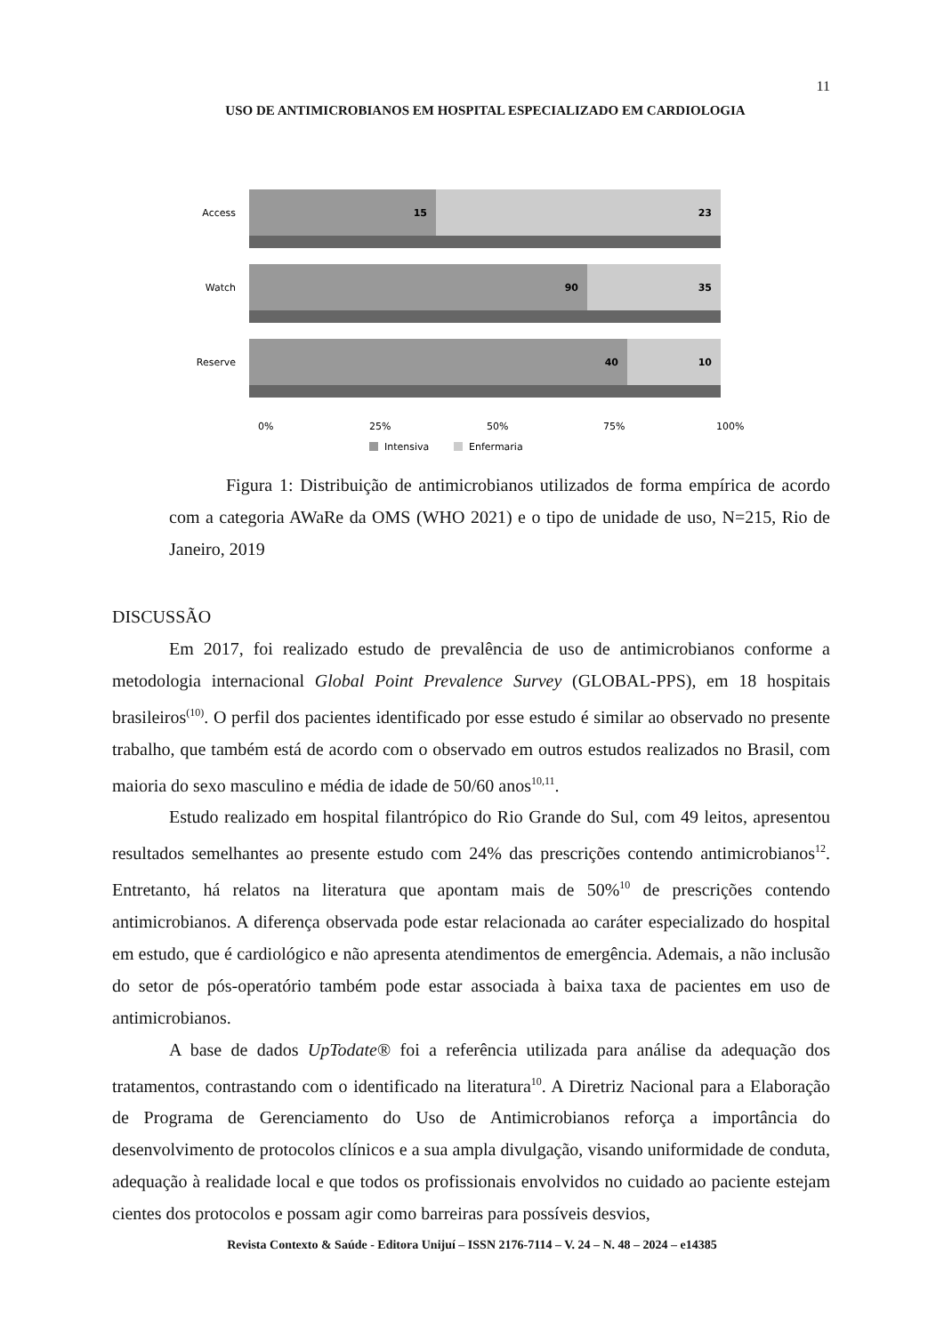11
USO DE ANTIMICROBIANOS EM HOSPITAL ESPECIALIZADO EM CARDIOLOGIA
Access
Watch
Reserve
15
23
90
35
40
10
0%
25%
50%
75%
100%
Intensiva
Enfermaria
Figura 1: Distribuição de antimicrobianos utilizados de forma empírica de acordo com a categoria AWaRe da OMS (WHO 2021) e o tipo de unidade de uso, N=215, Rio de Janeiro, 2019
DISCUSSÃO
Em 2017, foi realizado estudo de prevalência de uso de antimicrobianos conforme a metodologia internacional Global Point Prevalence Survey (GLOBAL-PPS), em 18 hospitais brasileiros<sup>(10)</sup>. O perfil dos pacientes identificado por esse estudo é similar ao observado no presente trabalho, que também está de acordo com o observado em outros estudos realizados no Brasil, com maioria do sexo masculino e média de idade de 50/60 anos<sup>10,11</sup>.
Estudo realizado em hospital filantrópico do Rio Grande do Sul, com 49 leitos, apresentou resultados semelhantes ao presente estudo com 24% das prescrições contendo antimicrobianos<sup>12</sup>. Entretanto, há relatos na literatura que apontam mais de 50%<sup>10</sup> de prescrições contendo antimicrobianos. A diferença observada pode estar relacionada ao caráter especializado do hospital em estudo, que é cardiológico e não apresenta atendimentos de emergência. Ademais, a não inclusão do setor de pós-operatório também pode estar associada à baixa taxa de pacientes em uso de antimicrobianos.
A base de dados UpTodate® foi a referência utilizada para análise da adequação dos tratamentos, contrastando com o identificado na literatura<sup>10</sup>. A Diretriz Nacional para a Elaboração de Programa de Gerenciamento do Uso de Antimicrobianos reforça a importância do desenvolvimento de protocolos clínicos e a sua ampla divulgação, visando uniformidade de conduta, adequação à realidade local e que todos os profissionais envolvidos no cuidado ao paciente estejam cientes dos protocolos e possam agir como barreiras para possíveis desvios,
Revista Contexto & Saúde - Editora Unijuí – ISSN 2176-7114 – V. 24 – N. 48 – 2024 – e14385